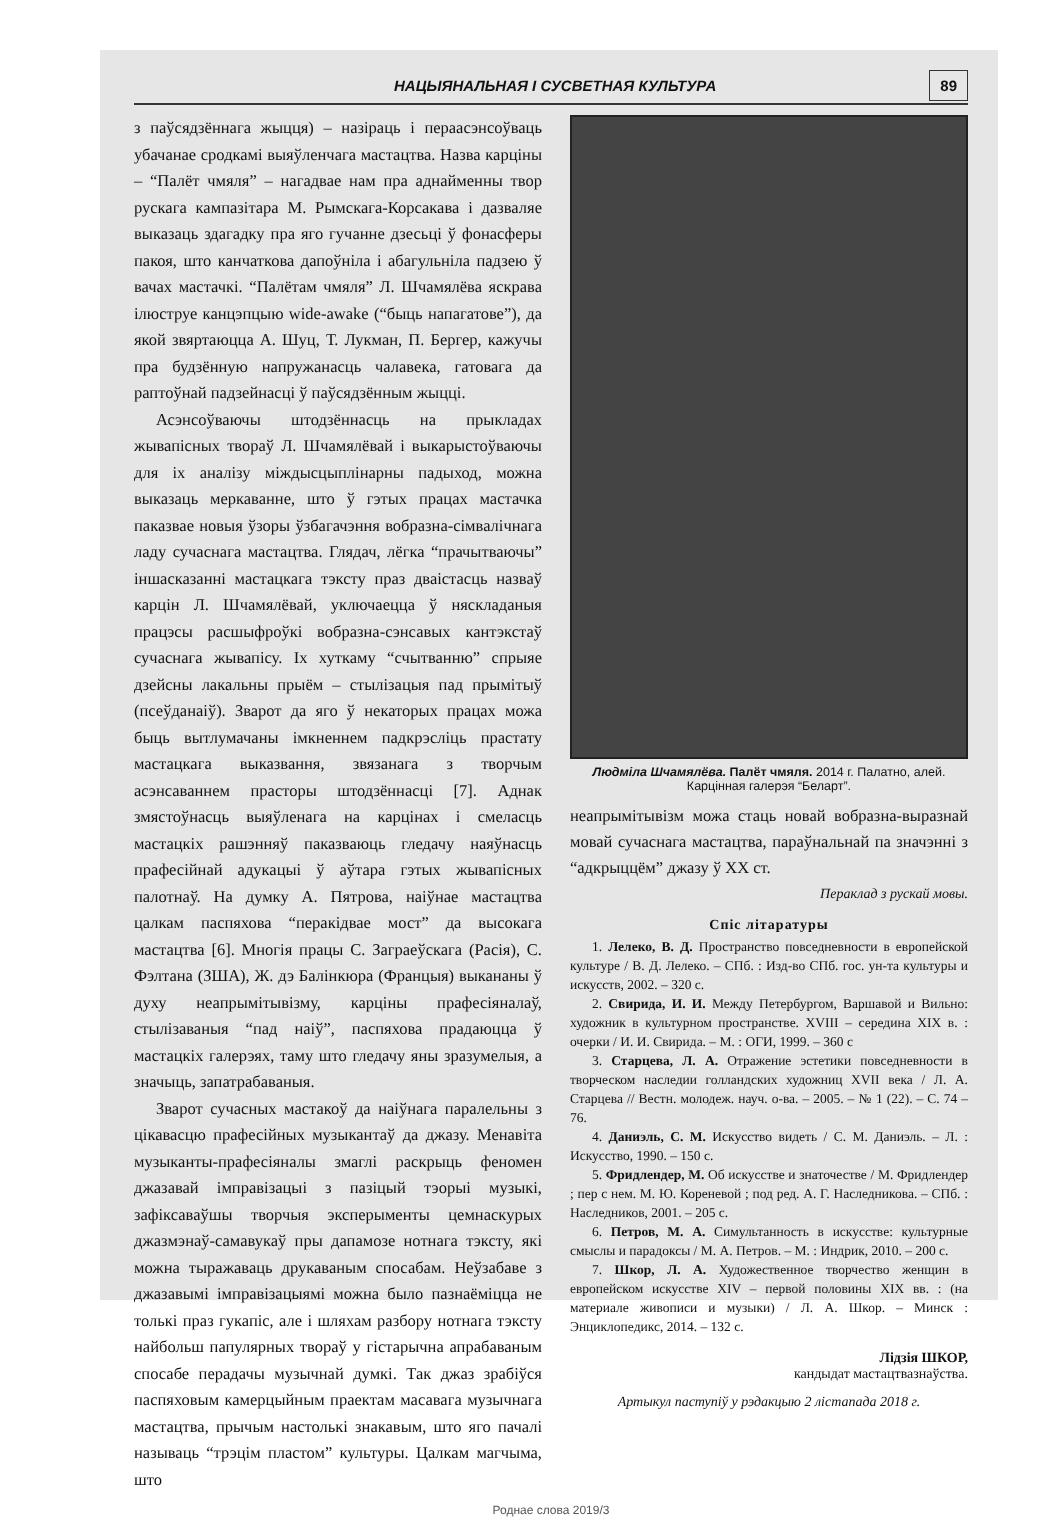НАЦЫЯНАЛЬНАЯ І СУСВЕТНАЯ КУЛЬТУРА 89
з паўсядзённага жыцця) – назіраць і пераасэнсоўваць убачанае сродкамі выяўленчага мастацтва. Назва карціны – “Палёт чмяля” – нагадвае нам пра аднайменны твор рускага кампазітара М. Рымскага-Корсакава і дазваляе выказаць здагадку пра яго гучанне дзесьці ў фонасферы пакоя, што канчаткова дапоўніла і абагульніла падзею ў вачах мастачкі. “Палётам чмяля” Л. Шчамялёва яскрава ілюструе канцэпцыю wide-awake (“быць напагатове”), да якой звяртаюцца А. Шуц, Т. Лукман, П. Бергер, кажучы пра будзённую напружанасць чалавека, гатовага да раптоўнай падзейнасці ў паўсядзённым жыцці.
Асэнсоўваючы штодзённасць на прыкладах жывапісных твораў Л. Шчамялёвай і выкарыстоўваючы для іх аналізу міждысцыплінарны падыход, можна выказаць меркаванне, што ў гэтых працах мастачка паказвае новыя ўзоры ўзбагачэння вобразна-сімвалічнага ладу сучаснага мастацтва. Глядач, лёгка “прачытваючы” іншасказанні мастацкага тэксту праз дваістасць назваў карцін Л. Шчамялёвай, уключаецца ў няскладаныя працэсы расшыфроўкі вобразна-сэнсавых кантэкстаў сучаснага жывапісу. Іх хуткаму “счытванню” спрыяе дзейсны лакальны прыём – стылізацыя пад прымітыў (псеўданаіў). Зварот да яго ў некаторых працах можа быць вытлумачаны імкненнем падкрэсліць прастату мастацкага выказвання, звязанага з творчым асэнсаваннем прасторы штодзённасці [7]. Аднак змястоўнасць выяўленага на карцінах і смеласць мастацкіх рашэнняў паказваюць гледачу наяўнасць прафесійнай адукацыі ў аўтара гэтых жывапісных палотнаў. На думку А. Пятрова, наіўнае мастацтва цалкам паспяхова “перакідвае мост” да высокага мастацтва [6]. Многія працы С. Заграеўскага (Расія), С. Фэлтана (ЗША), Ж. дэ Балінкюра (Францыя) выкананы ў духу неапрымітывізму, карціны прафесіяналаў, стылізаваныя “пад наіў”, паспяхова прадаюцца ў мастацкіх галерэях, таму што гледачу яны зразумелыя, а значыць, запатрабаваныя.
Зварот сучасных мастакоў да наіўнага паралельны з цікавасцю прафесійных музыкантаў да джазу. Менавіта музыканты-прафесіяналы змаглі раскрыць феномен джазавай імправізацыі з пазіцый тэорыі музыкі, зафіксаваўшы творчыя эксперыменты цемнаскурых джазмэнаў-самавукаў пры дапамозе нотнага тэксту, які можна тыражаваць друкаваным спосабам. Неўзабаве з джазавымі імправізацыямі можна было пазнаёміцца не толькі праз гукапіс, але і шляхам разбору нотнага тэксту найбольш папулярных твораў у гістарычна апрабаваным спосабе перадачы музычнай думкі. Так джаз зрабіўся паспяховым камерцыйным праектам масавага музычнага мастацтва, прычым настолькі знакавым, што яго пачалі называць “трэцім пластом” культуры. Цалкам магчыма, што
Людміла Шчамялёва. Палёт чмяля. 2014 г. Палатно, алей.
Карцінная галерэя “Беларт”.
неапрымітывізм можа стаць новай вобразна-выразнай мовай сучаснага мастацтва, параўнальнай па значэнні з “адкрыццём” джазу ў ХХ ст.
Пераклад з рускай мовы.
Спіс літаратуры
1. Лелеко, В. Д. Пространство повседневности в европейской культуре / В. Д. Лелеко. – СПб. : Изд-во СПб. гос. ун-та культуры и искусств, 2002. – 320 с.
2. Свирида, И. И. Между Петербургом, Варшавой и Вильно: художник в культурном пространстве. XVIII – середина XIX в. : очерки / И. И. Свирида. – М. : ОГИ, 1999. – 360 с
3. Старцева, Л. А. Отражение эстетики повседневности в творческом наследии голландских художниц XVII века / Л. А. Старцева // Вестн. молодеж. науч. о-ва. – 2005. – № 1 (22). – С. 74 – 76.
4. Даниэль, С. М. Искусство видеть / С. М. Даниэль. – Л. : Искусство, 1990. – 150 с.
5. Фридлендер, М. Об искусстве и знаточестве / М. Фридлендер ; пер с нем. М. Ю. Кореневой ; под ред. А. Г. Наследникова. – СПб. : Наследников, 2001. – 205 с.
6. Петров, М. А. Симультанность в искусстве: культурные смыслы и парадоксы / М. А. Петров. – М. : Индрик, 2010. – 200 с.
7. Шкор, Л. А. Художественное творчество женщин в европейском искусстве XIV – первой половины XIX вв. : (на материале живописи и музыки) / Л. А. Шкор. – Минск : Энциклопедикс, 2014. – 132 с.
Лідзія ШКОР,
кандыдат мастацтвазнаўства.
Артыкул паступіў у рэдакцыю 2 лістапада 2018 г.
Роднае слова 2019/3